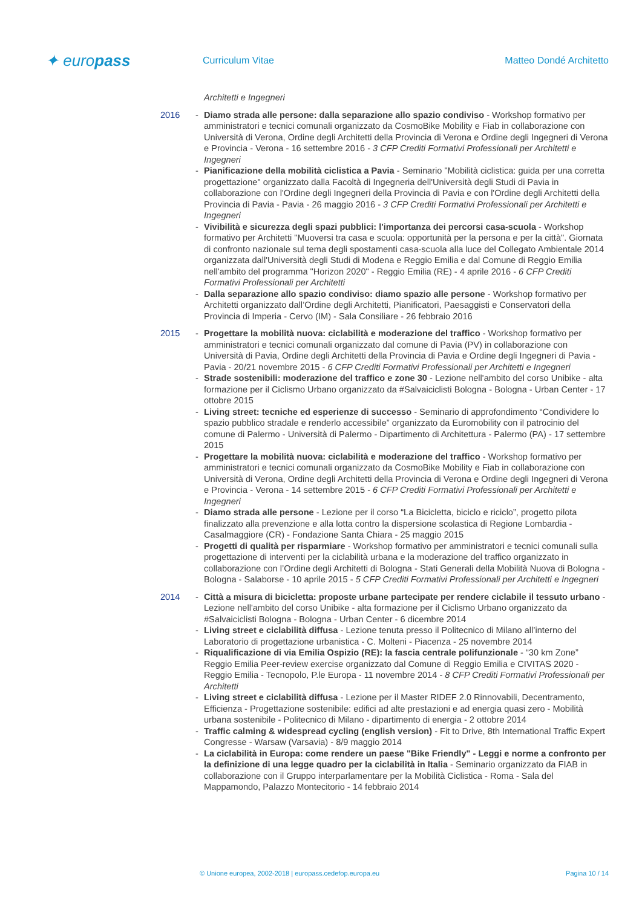✦ europass
Curriculum Vitae Matteo Dondé Architetto
Architetti e Ingegneri
2016 - Diamo strada alle persone: dalla separazione allo spazio condiviso - Workshop formativo per amministratori e tecnici comunali organizzato da CosmoBike Mobility e Fiab in collaborazione con Università di Verona, Ordine degli Architetti della Provincia di Verona e Ordine degli Ingegneri di Verona e Provincia - Verona - 16 settembre 2016 - 3 CFP Crediti Formativi Professionali per Architetti e Ingegneri
- Pianificazione della mobilità ciclistica a Pavia - Seminario "Mobilità ciclistica: guida per una corretta progettazione" organizzato dalla Facoltà di Ingegneria dell'Università degli Studi di Pavia in collaborazione con l'Ordine degli Ingegneri della Provincia di Pavia e con l'Ordine degli Architetti della Provincia di Pavia - Pavia - 26 maggio 2016 - 3 CFP Crediti Formativi Professionali per Architetti e Ingegneri
- Vivibilità e sicurezza degli spazi pubblici: l'importanza dei percorsi casa-scuola - Workshop formativo per Architetti "Muoversi tra casa e scuola: opportunità per la persona e per la città". Giornata di confronto nazionale sul tema degli spostamenti casa-scuola alla luce del Collegato Ambientale 2014 organizzata dall'Università degli Studi di Modena e Reggio Emilia e dal Comune di Reggio Emilia nell'ambito del programma "Horizon 2020" - Reggio Emilia (RE) - 4 aprile 2016 - 6 CFP Crediti Formativi Professionali per Architetti
- Dalla separazione allo spazio condiviso: diamo spazio alle persone - Workshop formativo per Architetti organizzato dall’Ordine degli Architetti, Pianificatori, Paesaggisti e Conservatori della Provincia di Imperia - Cervo (IM) - Sala Consiliare - 26 febbraio 2016
2015 - Progettare la mobilità nuova: ciclabilità e moderazione del traffico - Workshop formativo per amministratori e tecnici comunali organizzato dal comune di Pavia (PV) in collaborazione con Università di Pavia, Ordine degli Architetti della Provincia di Pavia e Ordine degli Ingegneri di Pavia - Pavia - 20/21 novembre 2015 - 6 CFP Crediti Formativi Professionali per Architetti e Ingegneri
- Strade sostenibili: moderazione del traffico e zone 30 - Lezione nell'ambito del corso Unibike - alta formazione per il Ciclismo Urbano organizzato da #Salvaiciclisti Bologna - Bologna - Urban Center - 17 ottobre 2015
- Living street: tecniche ed esperienze di successo - Seminario di approfondimento “Condividere lo spazio pubblico stradale e renderlo accessibile” organizzato da Euromobility con il patrocinio del comune di Palermo - Università di Palermo - Dipartimento di Architettura - Palermo (PA) - 17 settembre 2015
- Progettare la mobilità nuova: ciclabilità e moderazione del traffico - Workshop formativo per amministratori e tecnici comunali organizzato da CosmoBike Mobility e Fiab in collaborazione con Università di Verona, Ordine degli Architetti della Provincia di Verona e Ordine degli Ingegneri di Verona e Provincia - Verona - 14 settembre 2015 - 6 CFP Crediti Formativi Professionali per Architetti e Ingegneri
- Diamo strada alle persone - Lezione per il corso “La Bicicletta, biciclo e riciclo”, progetto pilota finalizzato alla prevenzione e alla lotta contro la dispersione scolastica di Regione Lombardia - Casalmaggiore (CR) - Fondazione Santa Chiara - 25 maggio 2015
- Progetti di qualità per risparmiare - Workshop formativo per amministratori e tecnici comunali sulla progettazione di interventi per la ciclabilità urbana e la moderazione del traffico organizzato in collaborazione con l’Ordine degli Architetti di Bologna - Stati Generali della Mobilità Nuova di Bologna - Bologna - Salaborse - 10 aprile 2015 - 5 CFP Crediti Formativi Professionali per Architetti e Ingegneri
2014 - Città a misura di bicicletta: proposte urbane partecipate per rendere ciclabile il tessuto urbano - Lezione nell'ambito del corso Unibike - alta formazione per il Ciclismo Urbano organizzato da #Salvaiciclisti Bologna - Bologna - Urban Center - 6 dicembre 2014
- Living street e ciclabilità diffusa - Lezione tenuta presso il Politecnico di Milano all’interno del Laboratorio di progettazione urbanistica - C. Molteni - Piacenza - 25 novembre 2014
- Riqualificazione di via Emilia Ospizio (RE): la fascia centrale polifunzionale - “30 km Zone” Reggio Emilia Peer-review exercise organizzato dal Comune di Reggio Emilia e CIVITAS 2020 - Reggio Emilia - Tecnopolo, P.le Europa - 11 novembre 2014 - 8 CFP Crediti Formativi Professionali per Architetti
- Living street e ciclabilità diffusa - Lezione per il Master RIDEF 2.0 Rinnovabili, Decentramento, Efficienza - Progettazione sostenibile: edifici ad alte prestazioni e ad energia quasi zero - Mobilità urbana sostenibile - Politecnico di Milano - dipartimento di energia - 2 ottobre 2014
- Traffic calming & widespread cycling (english version) - Fit to Drive, 8th International Traffic Expert Congresse - Warsaw (Varsavia) - 8/9 maggio 2014
- La ciclabilità in Europa: come rendere un paese "Bike Friendly" - Leggi e norme a confronto per la definizione di una legge quadro per la ciclabilità in Italia - Seminario organizzato da FIAB in collaborazione con il Gruppo interparlamentare per la Mobilità Ciclistica - Roma - Sala del Mappamondo, Palazzo Montecitorio - 14 febbraio 2014
© Unione europea, 2002-2018 | europass.cedefop.europa.eu Pagina 10 / 14